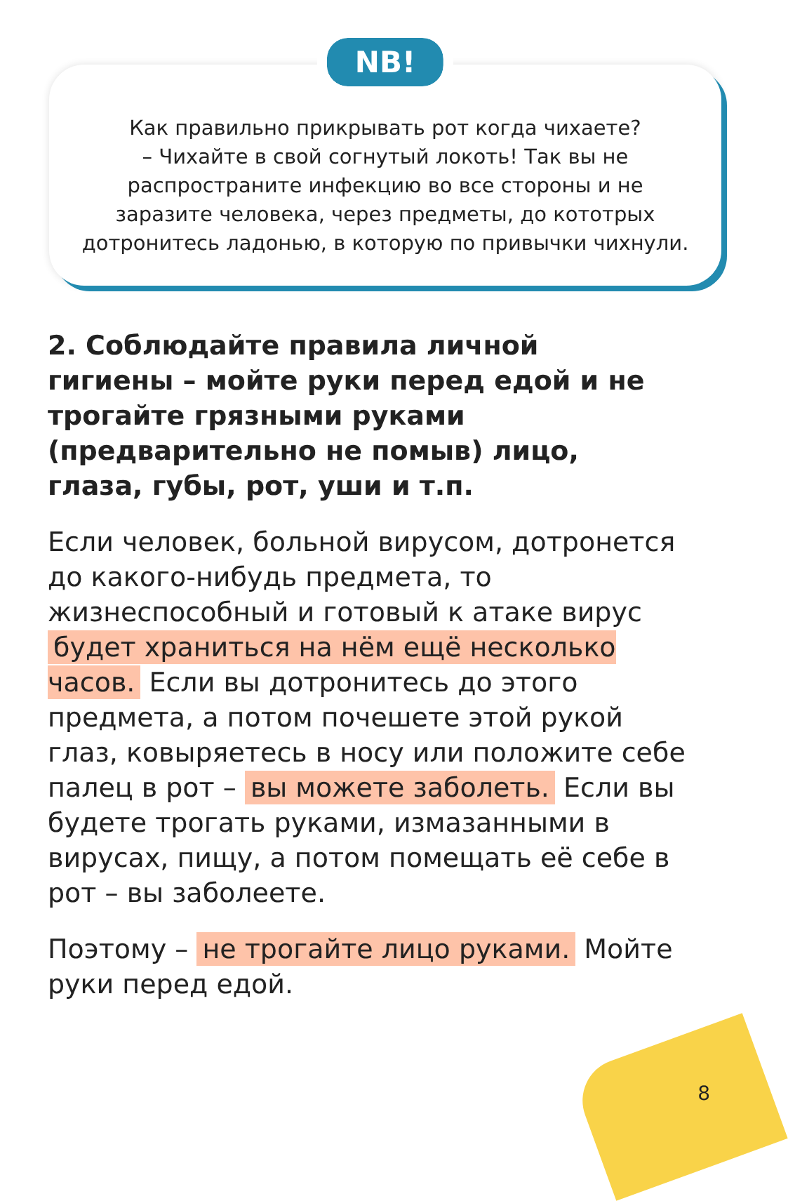NB!
Как правильно прикрывать рот когда чихаете?
– Чихайте в свой согнутый локоть! Так вы не распространите инфекцию во все стороны и не заразите человека, через предметы, до кототрых дотронитесь ладонью, в которую по привычки чихнули.
2. Соблюдайте правила личной гигиены – мойте руки перед едой и не трогайте грязными руками (предварительно не помыв) лицо, глаза, губы, рот, уши и т.п.
Если человек, больной вирусом, дотронется до какого-нибудь предмета, то жизнеспособный и готовый к атаке вирус будет храниться на нём ещё несколько часов. Если вы дотронитесь до этого предмета, а потом почешете этой рукой глаз, ковыряетесь в носу или положите себе палец в рот – вы можете заболеть. Если вы будете трогать руками, измазанными в вирусах, пищу, а потом помещать её себе в рот – вы заболеете.
Поэтому – не трогайте лицо руками. Мойте руки перед едой.
8